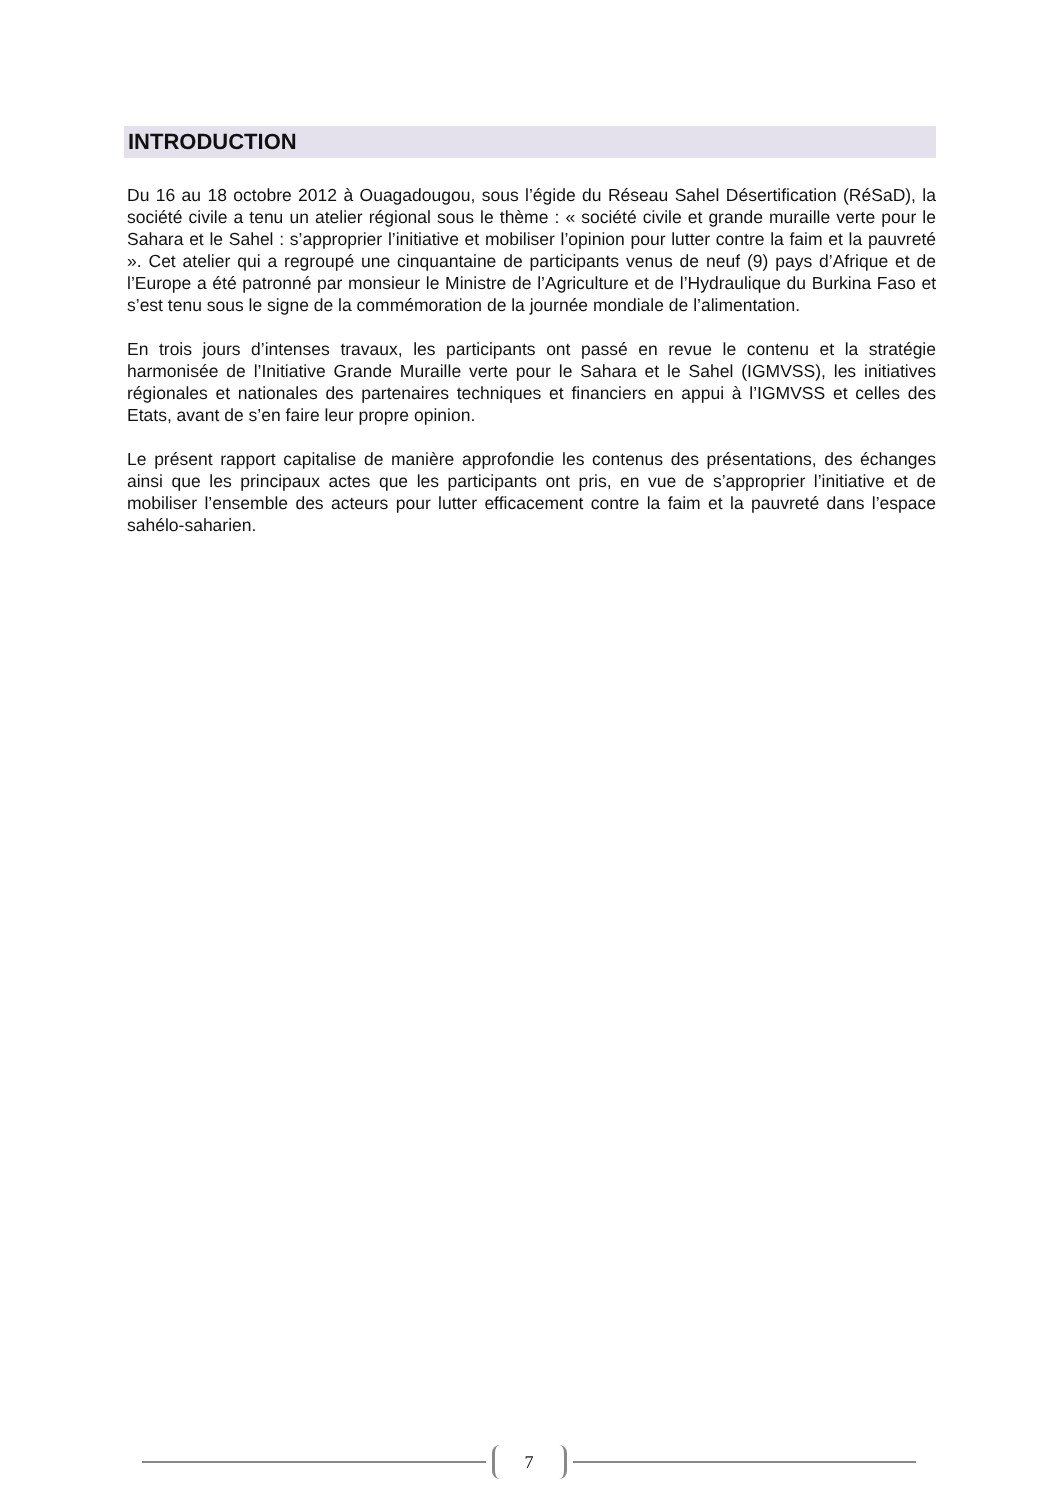INTRODUCTION
Du 16 au 18 octobre 2012 à Ouagadougou, sous l’égide du Réseau Sahel Désertification (RéSaD), la société civile a tenu un atelier régional sous le thème : « société civile et grande muraille verte pour le Sahara et le Sahel : s’approprier l’initiative et mobiliser l’opinion pour lutter contre la faim et la pauvreté ». Cet atelier qui a regroupé une cinquantaine de participants venus de neuf (9) pays d’Afrique et de l’Europe a été patronné par monsieur le Ministre de l’Agriculture et de l’Hydraulique du Burkina Faso et s’est tenu sous le signe de la commémoration de la journée mondiale de l’alimentation.
En trois jours d’intenses travaux, les participants ont passé en revue le contenu et la stratégie harmonisée de l’Initiative Grande Muraille verte pour le Sahara et le Sahel (IGMVSS), les initiatives régionales et nationales des partenaires techniques et financiers en appui à l’IGMVSS et celles des Etats, avant de s’en faire leur propre opinion.
Le présent rapport capitalise de manière approfondie les contenus des présentations, des échanges ainsi que les principaux actes que les participants ont pris, en vue de s’approprier l’initiative et de mobiliser l’ensemble des acteurs pour lutter efficacement contre la faim et la pauvreté dans l’espace sahélo-saharien.
7